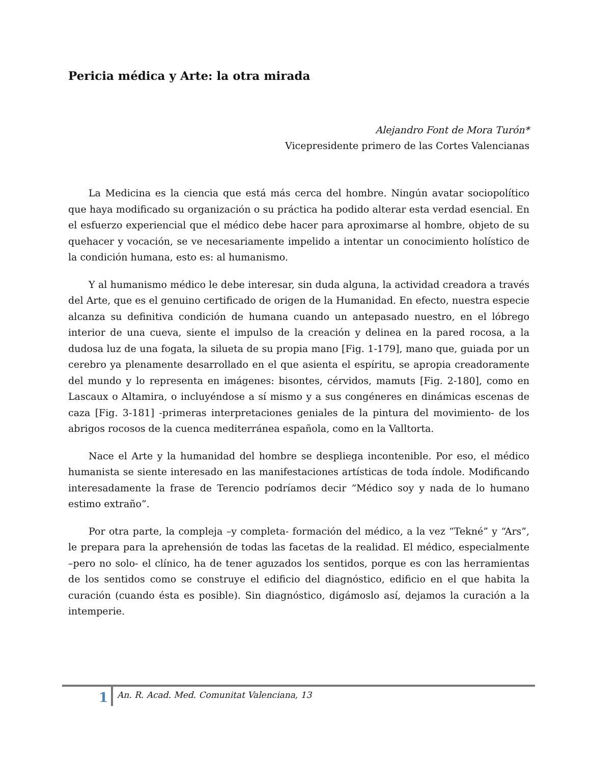Pericia médica y Arte: la otra mirada
Alejandro Font de Mora Turón*
Vicepresidente primero de las Cortes Valencianas
La Medicina es la ciencia que está más cerca del hombre. Ningún avatar sociopolítico que haya modificado su organización o su práctica ha podido alterar esta verdad esencial. En el esfuerzo experiencial que el médico debe hacer para aproximarse al hombre, objeto de su quehacer y vocación, se ve necesariamente impelido a intentar un conocimiento holístico de la condición humana, esto es: al humanismo.
Y al humanismo médico le debe interesar, sin duda alguna, la actividad creadora a través del Arte, que es el genuino certificado de origen de la Humanidad. En efecto, nuestra especie alcanza su definitiva condición de humana cuando un antepasado nuestro, en el lóbrego interior de una cueva, siente el impulso de la creación y delinea en la pared rocosa, a la dudosa luz de una fogata, la silueta de su propia mano [Fig. 1-179], mano que, guiada por un cerebro ya plenamente desarrollado en el que asienta el espíritu, se apropia creadoramente del mundo y lo representa en imágenes: bisontes, cérvidos, mamuts [Fig. 2-180], como en Lascaux o Altamira, o incluyéndose a sí mismo y a sus congéneres en dinámicas escenas de caza [Fig. 3-181] -primeras interpretaciones geniales de la pintura del movimiento- de los abrigos rocosos de la cuenca mediterránea española, como en la Valltorta.
Nace el Arte y la humanidad del hombre se despliega incontenible. Por eso, el médico humanista se siente interesado en las manifestaciones artísticas de toda índole. Modificando interesadamente la frase de Terencio podríamos decir “Médico soy y nada de lo humano estimo extraño”.
Por otra parte, la compleja –y completa- formación del médico, a la vez “Tekné” y “Ars”, le prepara para la aprehensión de todas las facetas de la realidad. El médico, especialmente –pero no solo- el clínico, ha de tener aguzados los sentidos, porque es con las herramientas de los sentidos como se construye el edificio del diagnóstico, edificio en el que habita la curación (cuando ésta es posible). Sin diagnóstico, digámoslo así, dejamos la curación a la intemperie.
1 An. R. Acad. Med. Comunitat Valenciana, 13